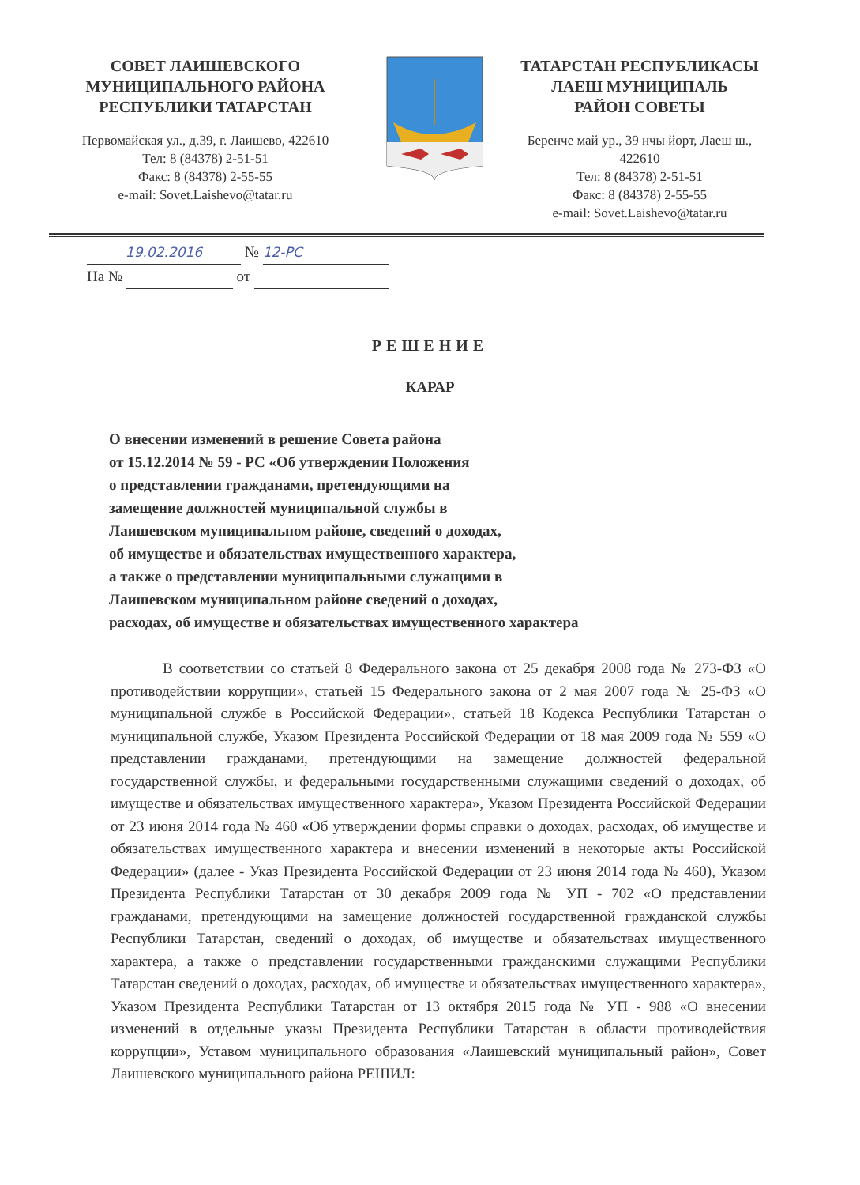СОВЕТ ЛАИШЕВСКОГО
МУНИЦИПАЛЬНОГО РАЙОНА
РЕСПУБЛИКИ ТАТАРСТАН
Первомайская ул., д.39, г. Лаишево, 422610
Тел: 8 (84378) 2-51-51
Факс: 8 (84378) 2-55-55
e-mail: Sovet.Laishevo@tatar.ru
ТАТАРСТАН РЕСПУБЛИКАСЫ
ЛАЕШ МУНИЦИПАЛЬ
РАЙОН СОВЕТЫ
Беренче май ур., 39 нчы йорт, Лаеш ш.,
422610
Тел: 8 (84378) 2-51-51
Факс: 8 (84378) 2-55-55
e-mail: Sovet.Laishevo@tatar.ru
19.02.2016 № 12-РС
На № от
РЕШЕНИЕ
КАРАР
О внесении изменений в решение Совета района
от 15.12.2014 № 59 - РС «Об утверждении Положения
о представлении гражданами, претендующими на
замещение должностей муниципальной службы в
Лаишевском муниципальном районе, сведений о доходах,
об имуществе и обязательствах имущественного характера,
а также о представлении муниципальными служащими в
Лаишевском муниципальном районе сведений о доходах,
расходах, об имуществе и обязательствах имущественного характера
В соответствии со статьей 8 Федерального закона от 25 декабря 2008 года № 273-ФЗ «О противодействии коррупции», статьей 15 Федерального закона от 2 мая 2007 года № 25-ФЗ «О муниципальной службе в Российской Федерации», статьей 18 Кодекса Республики Татарстан о муниципальной службе, Указом Президента Российской Федерации от 18 мая 2009 года № 559 «О представлении гражданами, претендующими на замещение должностей федеральной государственной службы, и федеральными государственными служащими сведений о доходах, об имуществе и обязательствах имущественного характера», Указом Президента Российской Федерации от 23 июня 2014 года № 460 «Об утверждении формы справки о доходах, расходах, об имуществе и обязательствах имущественного характера и внесении изменений в некоторые акты Российской Федерации» (далее - Указ Президента Российской Федерации от 23 июня 2014 года № 460), Указом Президента Республики Татарстан от 30 декабря 2009 года № УП - 702 «О представлении гражданами, претендующими на замещение должностей государственной гражданской службы Республики Татарстан, сведений о доходах, об имуществе и обязательствах имущественного характера, а также о представлении государственными гражданскими служащими Республики Татарстан сведений о доходах, расходах, об имуществе и обязательствах имущественного характера», Указом Президента Республики Татарстан от 13 октября 2015 года № УП - 988 «О внесении изменений в отдельные указы Президента Республики Татарстан в области противодействия коррупции», Уставом муниципального образования «Лаишевский муниципальный район», Совет Лаишевского муниципального района РЕШИЛ: